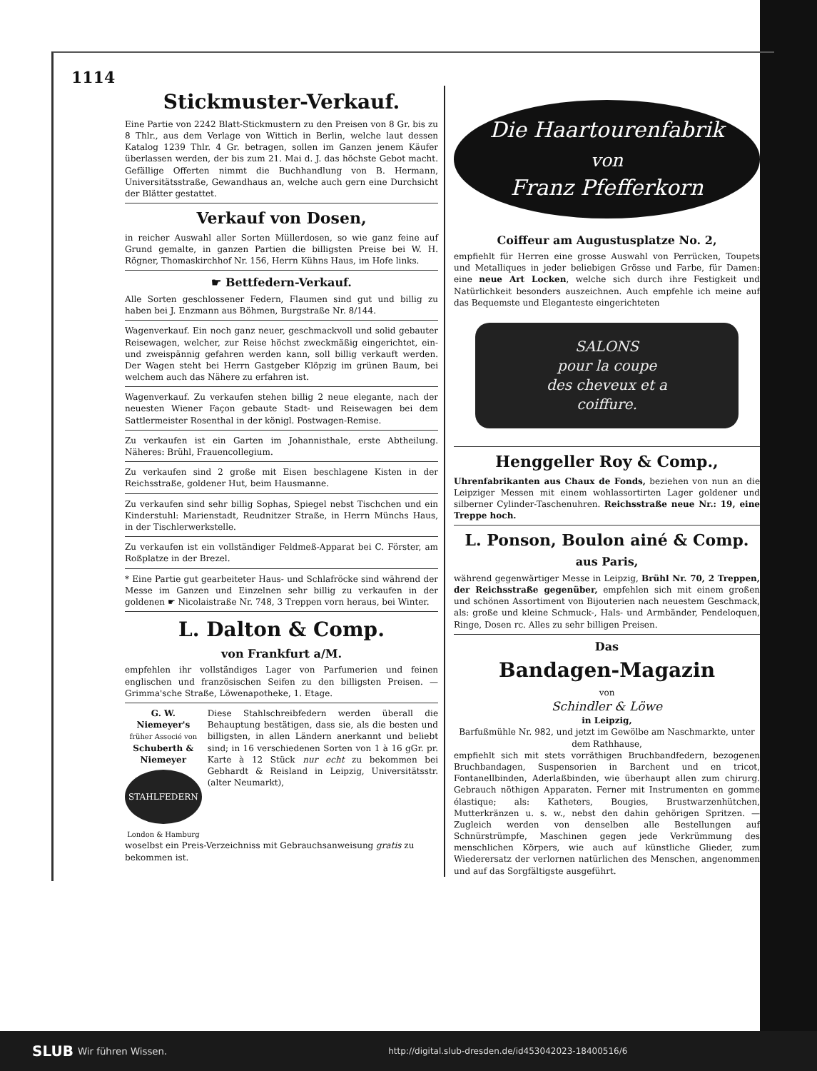1114
Stickmuster-Verkauf.
Eine Partie von 2242 Blatt-Stickmustern zu den Preisen von 8 Gr. bis zu 8 Thlr., aus dem Verlage von Wittich in Berlin, welche laut dessen Katalog 1239 Thlr. 4 Gr. betragen, sollen im Ganzen jenem Käufer überlassen werden, der bis zum 21. Mai d. J. das höchste Gebot macht. Gefällige Offerten nimmt die Buchhandlung von B. Hermann, Universitätsstraße, Gewandhaus an, welche auch gern eine Durchsicht der Blätter gestattet.
Verkauf von Dosen,
in reicher Auswahl aller Sorten Müllerdosen, so wie ganz feine auf Grund gemalte, in ganzen Partien die billigsten Preise bei W. H. Rögner, Thomaskirchhof Nr. 156, Herrn Kühns Haus, im Hofe links.
☛ Bettfedern-Verkauf.
Alle Sorten geschlossener Federn, Flaumen sind gut und billig zu haben bei J. Enzmann aus Böhmen, Burgstraße Nr. 8/144.
Wagenverkauf. Ein noch ganz neuer, geschmackvoll und solid gebauter Reisewagen, welcher, zur Reise höchst zweckmäßig eingerichtet, ein- und zweispännig gefahren werden kann, soll billig verkauft werden. Der Wagen steht bei Herrn Gastgeber Klöpzig im grünen Baum, bei welchem auch das Nähere zu erfahren ist.
Wagenverkauf. Zu verkaufen stehen billig 2 neue elegante, nach der neuesten Wiener Façon gebaute Stadt- und Reisewagen bei dem Sattlermeister Rosenthal in der königl. Postwagen-Remise.
Zu verkaufen ist ein Garten im Johannisthale, erste Abtheilung. Näheres: Brühl, Frauencollegium.
Zu verkaufen sind 2 große mit Eisen beschlagene Kisten in der Reichsstraße, goldener Hut, beim Hausmanne.
Zu verkaufen sind sehr billig Sophas, Spiegel nebst Tischchen und ein Kinderstuhl: Marienstadt, Reudnitzer Straße, in Herrn Münchs Haus, in der Tischlerwerkstelle.
Zu verkaufen ist ein vollständiger Feldmeß-Apparat bei C. Förster, am Roßplatze in der Brezel.
* Eine Partie gut gearbeiteter Haus- und Schlafröcke sind während der Messe im Ganzen und Einzelnen sehr billig zu verkaufen in der goldenen ☛ Nicolaistraße Nr. 748, 3 Treppen vorn heraus, bei Winter.
L. Dalton & Comp.
von Frankfurt a/M.
empfehlen ihr vollständiges Lager von Parfumerien und feinen englischen und französischen Seifen zu den billigsten Preisen. — Grimma'sche Straße, Löwenapotheke, 1. Etage.
G. W. Niemeyer's
früher Associé von
Schuberth & Niemeyer
STAHLFEDERN
London & Hamburg
Diese Stahlschreibfedern werden überall die Behauptung bestätigen, dass sie, als die besten und billigsten, in allen Ländern anerkannt und beliebt sind; in 16 verschiedenen Sorten von 1 à 16 gGr. pr. Karte à 12 Stück nur echt zu bekommen bei Gebhardt & Reisland in Leipzig, Universitätsstr. (alter Neumarkt),
woselbst ein Preis-Verzeichniss mit Gebrauchsanweisung gratis zu bekommen ist.
Die Haartourenfabrik
von
Franz Pfefferkorn
Coiffeur am Augustusplatze No. 2,
empfiehlt für Herren eine grosse Auswahl von Perrücken, Toupets und Metalliques in jeder beliebigen Grösse und Farbe, für Damen: eine neue Art Locken, welche sich durch ihre Festigkeit und Natürlichkeit besonders auszeichnen. Auch empfehle ich meine auf das Bequemste und Eleganteste eingerichteten
SALONS
pour la coupe
des cheveux et a
coiffure.
Henggeller Roy & Comp.,
Uhrenfabrikanten aus Chaux de Fonds, beziehen von nun an die Leipziger Messen mit einem wohlassortirten Lager goldener und silberner Cylinder-Taschenuhren. Reichsstraße neue Nr.: 19, eine Treppe hoch.
L. Ponson, Boulon ainé & Comp.
aus Paris,
während gegenwärtiger Messe in Leipzig, Brühl Nr. 70, 2 Treppen, der Reichsstraße gegenüber, empfehlen sich mit einem großen und schönen Assortiment von Bijouterien nach neuestem Geschmack, als: große und kleine Schmuck-, Hals- und Armbänder, Pendeloquen, Ringe, Dosen rc. Alles zu sehr billigen Preisen.
Das
Bandagen-Magazin
von
Schindler & Löwe
in Leipzig,
Barfußmühle Nr. 982, und jetzt im Gewölbe am Naschmarkte, unter dem Rathhause,
empfiehlt sich mit stets vorräthigen Bruchbandfedern, bezogenen Bruchbandagen, Suspensorien in Barchent und en tricot, Fontanellbinden, Aderlaßbinden, wie überhaupt allen zum chirurg. Gebrauch nöthigen Apparaten. Ferner mit Instrumenten en gomme élastique; als: Katheters, Bougies, Brustwarzenhütchen, Mutterkränzen u. s. w., nebst den dahin gehörigen Spritzen. — Zugleich werden von denselben alle Bestellungen auf Schnürstrümpfe, Maschinen gegen jede Verkrümmung des menschlichen Körpers, wie auch auf künstliche Glieder, zum Wiederersatz der verlornen natürlichen des Menschen, angenommen und auf das Sorgfältigste ausgeführt.
SLUB Wir führen Wissen. http://digital.slub-dresden.de/id453042023-18400516/6